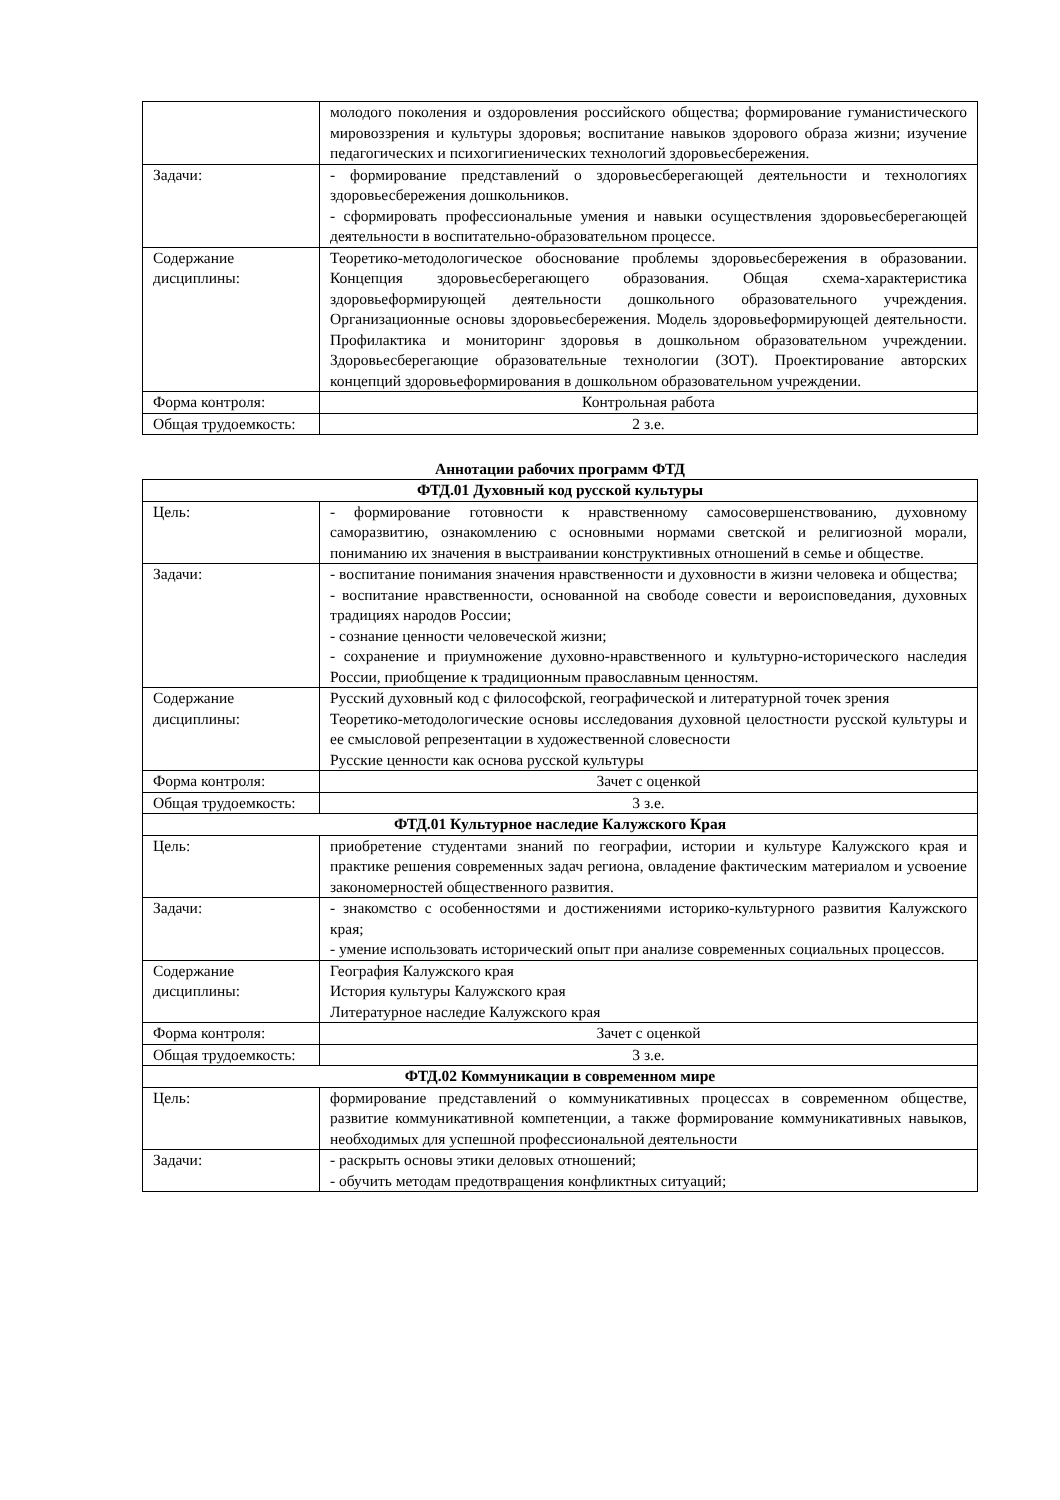| | молодого поколения и оздоровления российского общества; формирование гуманистического мировоззрения и культуры здоровья; воспитание навыков здорового образа жизни; изучение педагогических и психогигиенических технологий здоровьесбережения. |
| Задачи: | - формирование представлений о здоровьесберегающей деятельности и технологиях здоровьесбережения дошкольников. - сформировать профессиональные умения и навыки осуществления здоровьесберегающей деятельности в воспитательно-образовательном процессе. |
| Содержание дисциплины: | Теоретико-методологическое обоснование проблемы здоровьесбережения в образовании. Концепция здоровьесберегающего образования. Общая схема-характеристика здоровьеформирующей деятельности дошкольного образовательного учреждения. Организационные основы здоровьесбережения. Модель здоровьеформирующей деятельности. Профилактика и мониторинг здоровья в дошкольном образовательном учреждении. Здоровьесберегающие образовательные технологии (ЗОТ). Проектирование авторских концепций здоровьеформирования в дошкольном образовательном учреждении. |
| Форма контроля: | Контрольная работа |
| Общая трудоемкость: | 2 з.е. |
Аннотации рабочих программ ФТД
| ФТД.01 Духовный код русской культуры | |
| Цель: | - формирование готовности к нравственному самосовершенствованию, духовному саморазвитию, ознакомлению с основными нормами светской и религиозной морали, пониманию их значения в выстраивании конструктивных отношений в семье и обществе. |
| Задачи: | - воспитание понимания значения нравственности и духовности в жизни человека и общества; - воспитание нравственности, основанной на свободе совести и вероисповедания, духовных традициях народов России; - сознание ценности человеческой жизни; - сохранение и приумножение духовно-нравственного и культурно-исторического наследия России, приобщение к традиционным православным ценностям. |
| Содержание дисциплины: | Русский духовный код с философской, географической и литературной точек зрения Теоретико-методологические основы исследования духовной целостности русской культуры и ее смысловой репрезентации в художественной словесности Русские ценности как основа русской культуры |
| Форма контроля: | Зачет с оценкой |
| Общая трудоемкость: | 3 з.е. |
| ФТД.01 Культурное наследие Калужского Края | |
| Цель: | приобретение студентами знаний по географии, истории и культуре Калужского края и практике решения современных задач региона, овладение фактическим материалом и усвоение закономерностей общественного развития. |
| Задачи: | - знакомство с особенностями и достижениями историко-культурного развития Калужского края; - умение использовать исторический опыт при анализе современных социальных процессов. |
| Содержание дисциплины: | География Калужского края История культуры Калужского края Литературное наследие Калужского края |
| Форма контроля: | Зачет с оценкой |
| Общая трудоемкость: | 3 з.е. |
| ФТД.02 Коммуникации в современном мире | |
| Цель: | формирование представлений о коммуникативных процессах в современном обществе, развитие коммуникативной компетенции, а также формирование коммуникативных навыков, необходимых для успешной профессиональной деятельности |
| Задачи: | - раскрыть основы этики деловых отношений; - обучить методам предотвращения конфликтных ситуаций; |